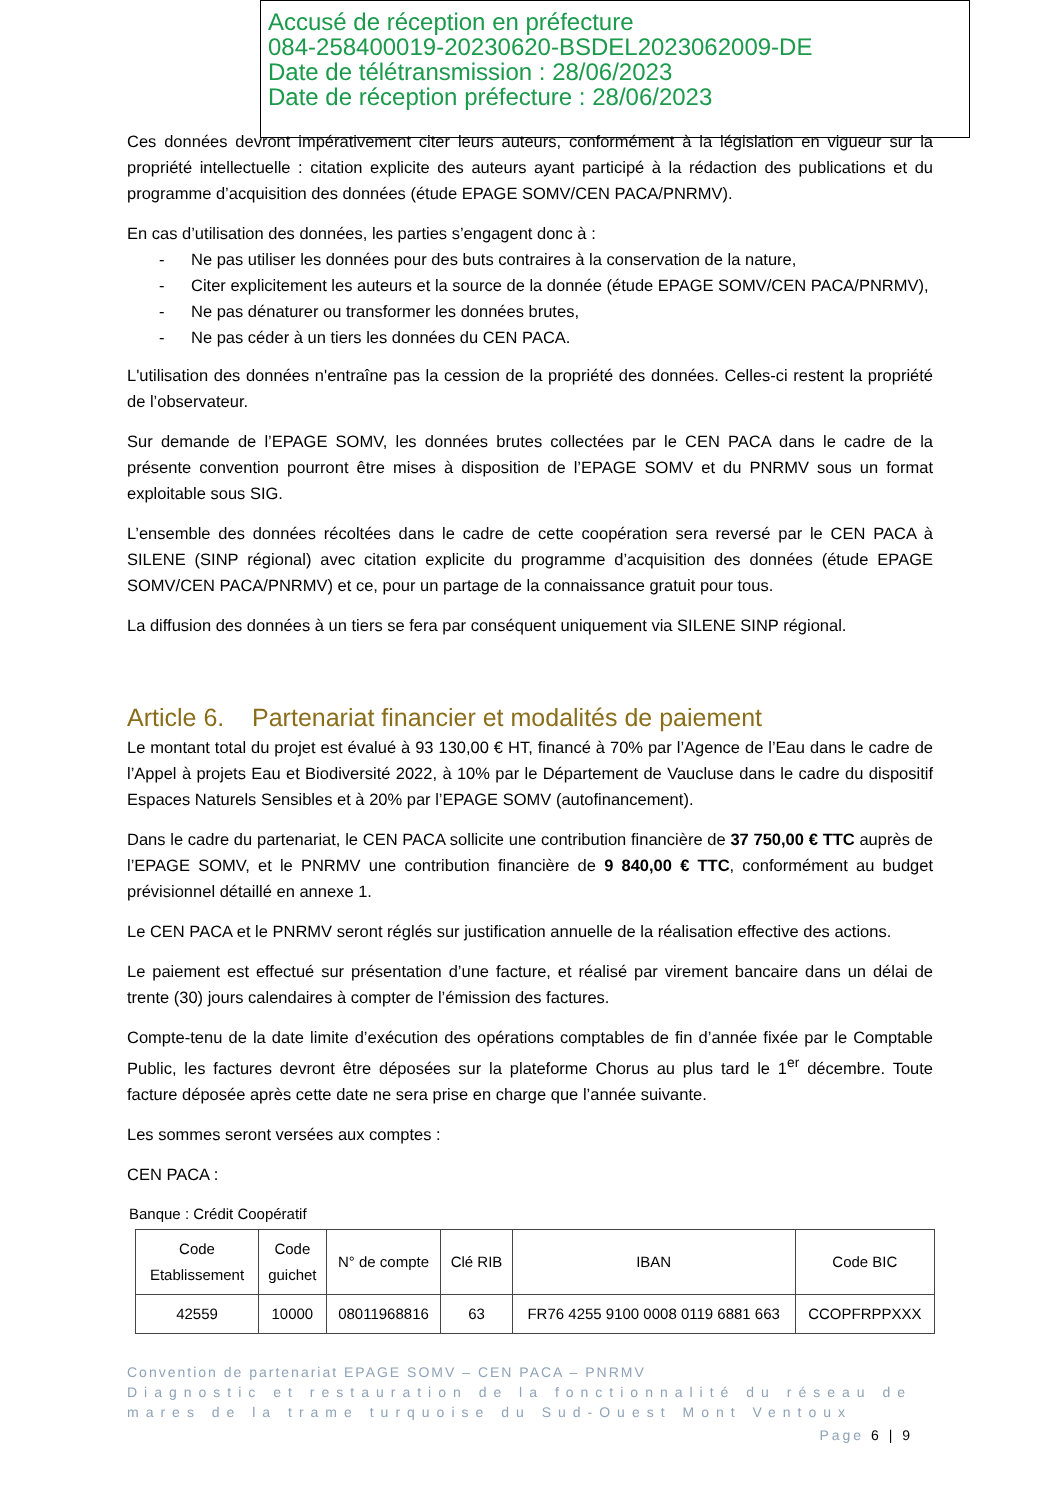Accusé de réception en préfecture
084-258400019-20230620-BSDEL2023062009-DE
Date de télétransmission : 28/06/2023
Date de réception préfecture : 28/06/2023
Ces données devront impérativement citer leurs auteurs, conformément à la législation en vigueur sur la propriété intellectuelle : citation explicite des auteurs ayant participé à la rédaction des publications et du programme d’acquisition des données (étude EPAGE SOMV/CEN PACA/PNRMV).
En cas d’utilisation des données, les parties s’engagent donc à :
- Ne pas utiliser les données pour des buts contraires à la conservation de la nature,
- Citer explicitement les auteurs et la source de la donnée (étude EPAGE SOMV/CEN PACA/PNRMV),
- Ne pas dénaturer ou transformer les données brutes,
- Ne pas céder à un tiers les données du CEN PACA.
L'utilisation des données n'entraîne pas la cession de la propriété des données. Celles-ci restent la propriété de l’observateur.
Sur demande de l’EPAGE SOMV, les données brutes collectées par le CEN PACA dans le cadre de la présente convention pourront être mises à disposition de l’EPAGE SOMV et du PNRMV sous un format exploitable sous SIG.
L’ensemble des données récoltées dans le cadre de cette coopération sera reversé par le CEN PACA à SILENE (SINP régional) avec citation explicite du programme d’acquisition des données (étude EPAGE SOMV/CEN PACA/PNRMV) et ce, pour un partage de la connaissance gratuit pour tous.
La diffusion des données à un tiers se fera par conséquent uniquement via SILENE SINP régional.
Article 6. Partenariat financier et modalités de paiement
Le montant total du projet est évalué à 93 130,00 € HT, financé à 70% par l’Agence de l’Eau dans le cadre de l’Appel à projets Eau et Biodiversité 2022, à 10% par le Département de Vaucluse dans le cadre du dispositif Espaces Naturels Sensibles et à 20% par l’EPAGE SOMV (autofinancement).
Dans le cadre du partenariat, le CEN PACA sollicite une contribution financière de 37 750,00 € TTC auprès de l’EPAGE SOMV, et le PNRMV une contribution financière de 9 840,00 € TTC, conformément au budget prévisionnel détaillé en annexe 1.
Le CEN PACA et le PNRMV seront réglés sur justification annuelle de la réalisation effective des actions.
Le paiement est effectué sur présentation d’une facture, et réalisé par virement bancaire dans un délai de trente (30) jours calendaires à compter de l’émission des factures.
Compte-tenu de la date limite d’exécution des opérations comptables de fin d’année fixée par le Comptable Public, les factures devront être déposées sur la plateforme Chorus au plus tard le 1<sup>er</sup> décembre. Toute facture déposée après cette date ne sera prise en charge que l’année suivante.
Les sommes seront versées aux comptes :
CEN PACA :
Banque : Crédit Coopératif
| Code Etablissement | Code guichet | N° de compte | Clé RIB | IBAN | Code BIC |
| --- | --- | --- | --- | --- | --- |
| 42559 | 10000 | 08011968816 | 63 | FR76 4255 9100 0008 0119 6881 663 | CCOPFRPPXXX |
Convention de partenariat EPAGE SOMV – CEN PACA – PNRMV
Diagnostic et restauration de la fonctionnalité du réseau de mares de la trame turquoise du Sud-Ouest Mont Ventoux
Page 6 | 9